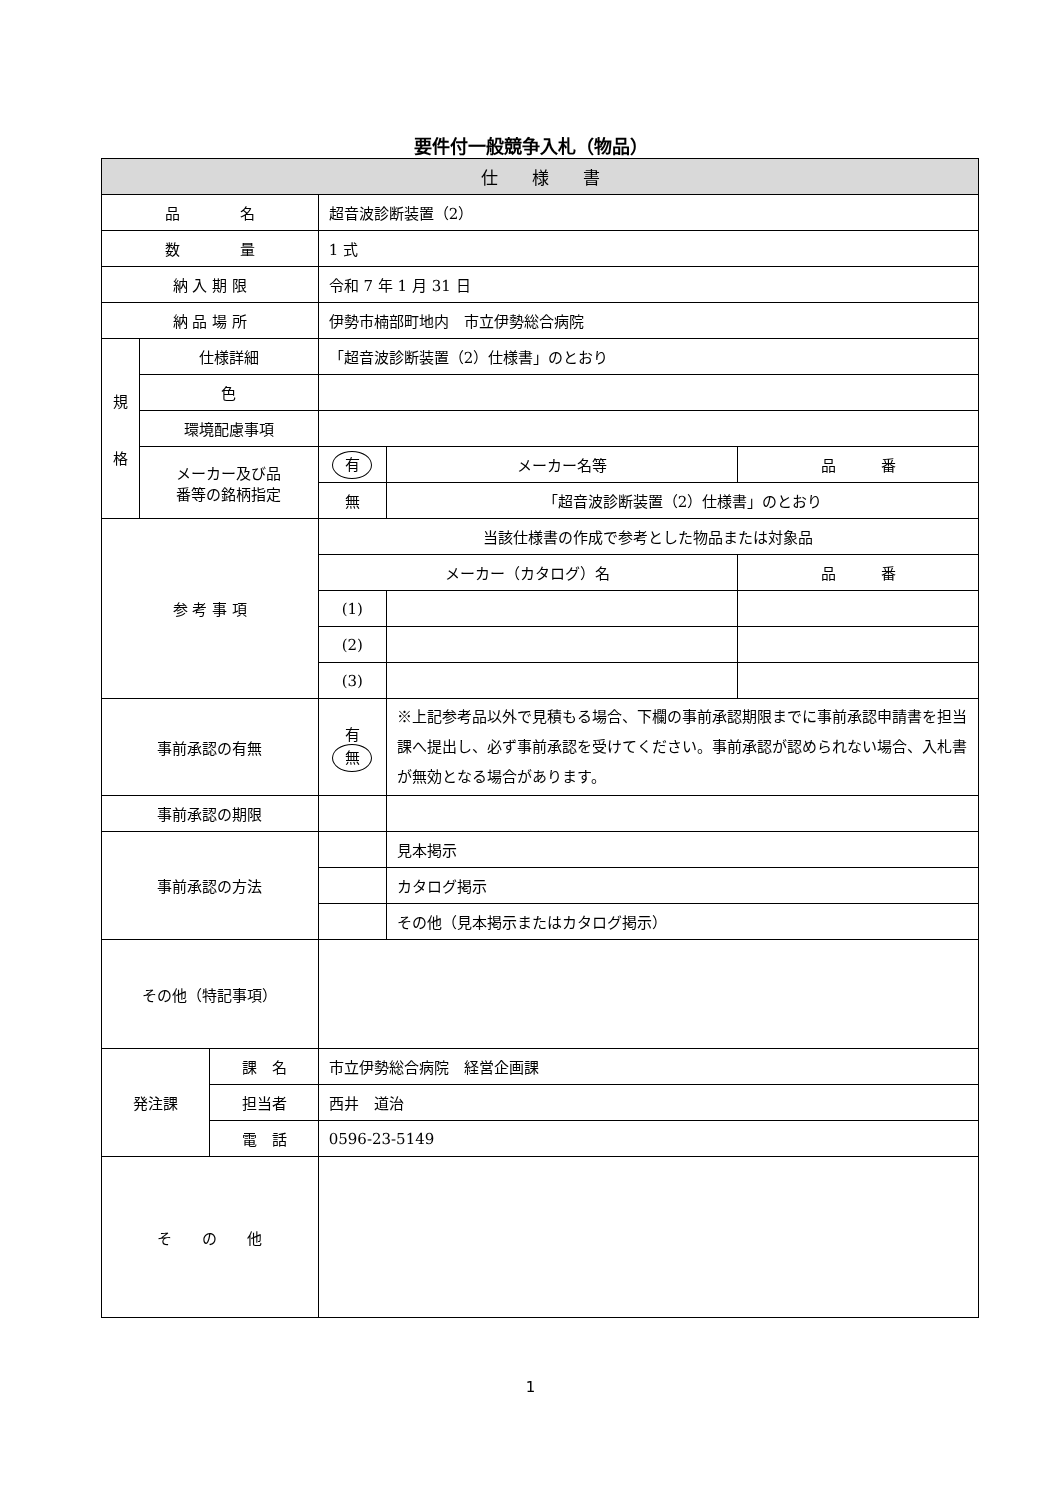要件付一般競争入札（物品）
| 仕 様 書 | | | | | |
| --- | --- | --- | --- | --- | --- |
| 品 名 | | | 超音波診断装置（2） | | |
| 数 量 | | | 1 式 | | |
| 納 入 期 限 | | | 令和 7 年 1 月 31 日 | | |
| 納 品 場 所 | | | 伊勢市楠部町地内 市立伊勢総合病院 | | |
| 規 格 | 仕様詳細 | | 「超音波診断装置（2）仕様書」のとおり | | |
| | 色 | | | | |
| | 環境配慮事項 | | | | |
| | メーカー及び品 番等の銘柄指定 | | 有 | メーカー名等 | 品 番 |
| | | | 無 | 「超音波診断装置（2）仕様書」のとおり | |
| 参 考 事 項 | | | 当該仕様書の作成で参考とした物品または対象品 | | |
| | | | メーカー（カタログ）名 | | 品 番 |
| | | | (1) | | |
| | | | (2) | | |
| | | | (3) | | |
| 事前承認の有無 | | | 有 無 | ※上記参考品以外で見積もる場合、下欄の事前承認期限までに事前承認申請書を担当課へ提出し、必ず事前承認を受けてください。事前承認が認められない場合、入札書が無効となる場合があります。 | |
| 事前承認の期限 | | | | | |
| 事前承認の方法 | | | | 見本掲示 | |
| | | | | カタログ掲示 | |
| | | | | その他（見本掲示またはカタログ掲示） | |
| その他（特記事項） | | | | | |
| 発注課 | | 課 名 | 市立伊勢総合病院 経営企画課 | | |
| | | 担当者 | 西井 道治 | | |
| | | 電 話 | 0596-23-5149 | | |
| そ の 他 | | | | | |
1